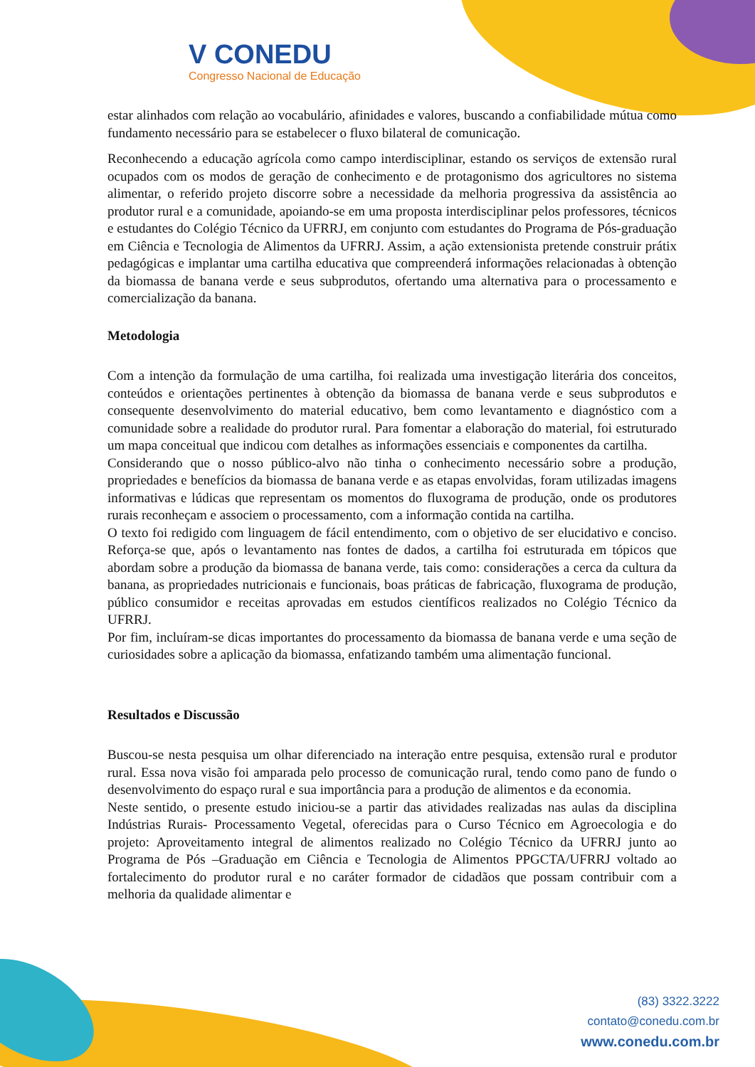V CONEDU
Congresso Nacional de Educação
estar alinhados com relação ao vocabulário, afinidades e valores, buscando a confiabilidade mútua como fundamento necessário para se estabelecer o fluxo bilateral de comunicação.
Reconhecendo a educação agrícola como campo interdisciplinar, estando os serviços de extensão rural ocupados com os modos de geração de conhecimento e de protagonismo dos agricultores no sistema alimentar, o referido projeto discorre sobre a necessidade da melhoria progressiva da assistência ao produtor rural e a comunidade, apoiando-se em uma proposta interdisciplinar pelos professores, técnicos e estudantes do Colégio Técnico da UFRRJ, em conjunto com estudantes do Programa de Pós-graduação em Ciência e Tecnologia de Alimentos da UFRRJ. Assim, a ação extensionista pretende construir prátix pedagógicas e implantar uma cartilha educativa que compreenderá informações relacionadas à obtenção da biomassa de banana verde e seus subprodutos, ofertando uma alternativa para o processamento e comercialização da banana.
Metodologia
Com a intenção da formulação de uma cartilha, foi realizada uma investigação literária dos conceitos, conteúdos e orientações pertinentes à obtenção da biomassa de banana verde e seus subprodutos e consequente desenvolvimento do material educativo, bem como levantamento e diagnóstico com a comunidade sobre a realidade do produtor rural. Para fomentar a elaboração do material, foi estruturado um mapa conceitual que indicou com detalhes as informações essenciais e componentes da cartilha.
Considerando que o nosso público-alvo não tinha o conhecimento necessário sobre a produção, propriedades e benefícios da biomassa de banana verde e as etapas envolvidas, foram utilizadas imagens informativas e lúdicas que representam os momentos do fluxograma de produção, onde os produtores rurais reconheçam e associem o processamento, com a informação contida na cartilha.
O texto foi redigido com linguagem de fácil entendimento, com o objetivo de ser elucidativo e conciso. Reforça-se que, após o levantamento nas fontes de dados, a cartilha foi estruturada em tópicos que abordam sobre a produção da biomassa de banana verde, tais como: considerações a cerca da cultura da banana, as propriedades nutricionais e funcionais, boas práticas de fabricação, fluxograma de produção, público consumidor e receitas aprovadas em estudos científicos realizados no Colégio Técnico da UFRRJ.
Por fim, incluíram-se dicas importantes do processamento da biomassa de banana verde e uma seção de curiosidades sobre a aplicação da biomassa, enfatizando também uma alimentação funcional.
Resultados e Discussão
Buscou-se nesta pesquisa um olhar diferenciado na interação entre pesquisa, extensão rural e produtor rural. Essa nova visão foi amparada pelo processo de comunicação rural, tendo como pano de fundo o desenvolvimento do espaço rural e sua importância para a produção de alimentos e da economia.
Neste sentido, o presente estudo iniciou-se a partir das atividades realizadas nas aulas da disciplina Indústrias Rurais- Processamento Vegetal, oferecidas para o Curso Técnico em Agroecologia e do projeto: Aproveitamento integral de alimentos realizado no Colégio Técnico da UFRRJ junto ao Programa de Pós –Graduação em Ciência e Tecnologia de Alimentos PPGCTA/UFRRJ voltado ao fortalecimento do produtor rural e no caráter formador de cidadãos que possam contribuir com a melhoria da qualidade alimentar e
(83) 3322.3222
contato@conedu.com.br
www.conedu.com.br